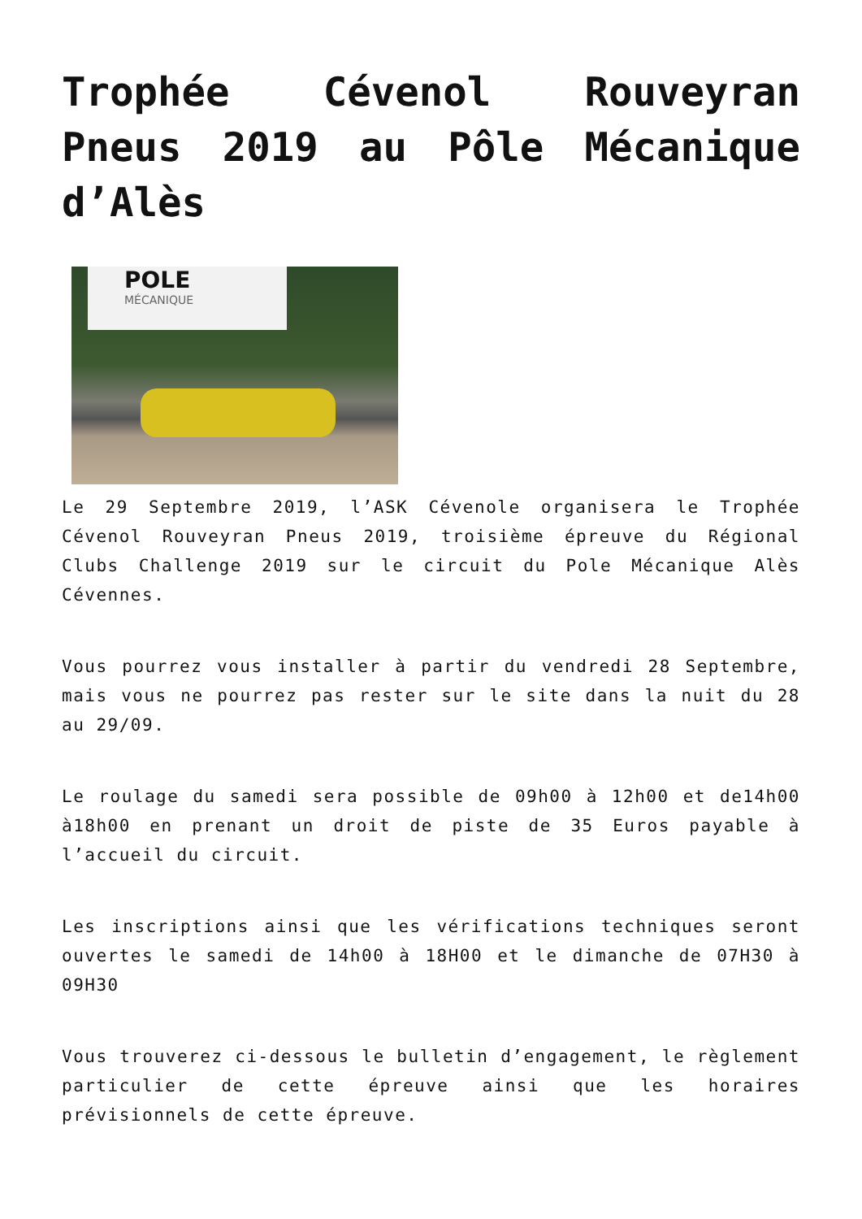Trophée Cévenol Rouveyran Pneus 2019 au Pôle Mécanique d’Alès
POLE
MÉCANIQUE
Le 29 Septembre 2019, l’ASK Cévenole organisera le Trophée Cévenol Rouveyran Pneus 2019, troisième épreuve du Régional Clubs Challenge 2019 sur le circuit du Pole Mécanique Alès Cévennes.
Vous pourrez vous installer à partir du vendredi 28 Septembre, mais vous ne pourrez pas rester sur le site dans la nuit du 28 au 29/09.
Le roulage du samedi sera possible de 09h00 à 12h00 et de14h00 à18h00 en prenant un droit de piste de 35 Euros payable à l’accueil du circuit.
Les inscriptions ainsi que les vérifications techniques seront ouvertes le samedi de 14h00 à 18H00 et le dimanche de 07H30 à 09H30
Vous trouverez ci-dessous le bulletin d’engagement, le règlement particulier de cette épreuve ainsi que les horaires prévisionnels de cette épreuve.